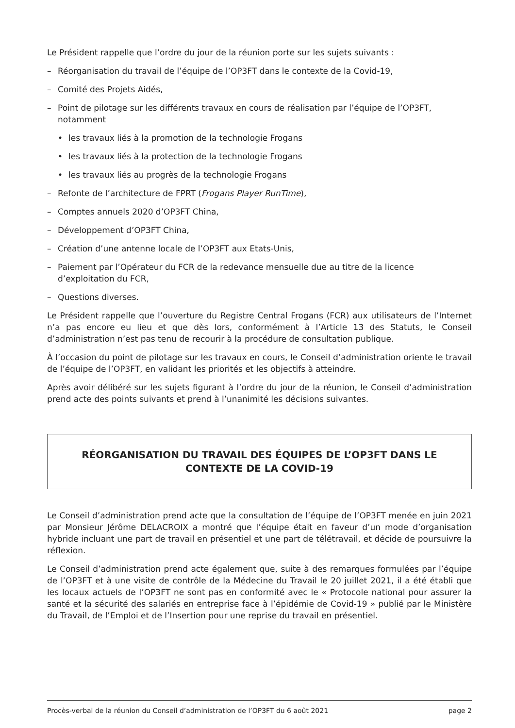Le Président rappelle que l’ordre du jour de la réunion porte sur les sujets suivants :
– Réorganisation du travail de l’équipe de l’OP3FT dans le contexte de la Covid-19,
– Comité des Projets Aidés,
– Point de pilotage sur les différents travaux en cours de réalisation par l’équipe de l’OP3FT, notamment
• les travaux liés à la promotion de la technologie Frogans
• les travaux liés à la protection de la technologie Frogans
• les travaux liés au progrès de la technologie Frogans
– Refonte de l’architecture de FPRT (Frogans Player RunTime),
– Comptes annuels 2020 d’OP3FT China,
– Développement d’OP3FT China,
– Création d’une antenne locale de l’OP3FT aux Etats-Unis,
– Paiement par l’Opérateur du FCR de la redevance mensuelle due au titre de la licence d’exploitation du FCR,
– Questions diverses.
Le Président rappelle que l’ouverture du Registre Central Frogans (FCR) aux utilisateurs de l’Internet n’a pas encore eu lieu et que dès lors, conformément à l’Article 13 des Statuts, le Conseil d’administration n’est pas tenu de recourir à la procédure de consultation publique.
À l’occasion du point de pilotage sur les travaux en cours, le Conseil d’administration oriente le travail de l’équipe de l’OP3FT, en validant les priorités et les objectifs à atteindre.
Après avoir délibéré sur les sujets figurant à l’ordre du jour de la réunion, le Conseil d’administration prend acte des points suivants et prend à l’unanimité les décisions suivantes.
RÉORGANISATION DU TRAVAIL DES ÉQUIPES DE L’OP3FT DANS LE CONTEXTE DE LA COVID-19
Le Conseil d’administration prend acte que la consultation de l’équipe de l’OP3FT menée en juin 2021 par Monsieur Jérôme DELACROIX a montré que l’équipe était en faveur d’un mode d’organisation hybride incluant une part de travail en présentiel et une part de télétravail, et décide de poursuivre la réflexion.
Le Conseil d’administration prend acte également que, suite à des remarques formulées par l’équipe de l’OP3FT et à une visite de contrôle de la Médecine du Travail le 20 juillet 2021, il a été établi que les locaux actuels de l’OP3FT ne sont pas en conformité avec le « Protocole national pour assurer la santé et la sécurité des salariés en entreprise face à l’épidémie de Covid-19 » publié par le Ministère du Travail, de l’Emploi et de l’Insertion pour une reprise du travail en présentiel.
Procès-verbal de la réunion du Conseil d’administration de l’OP3FT du 6 août 2021 page 2